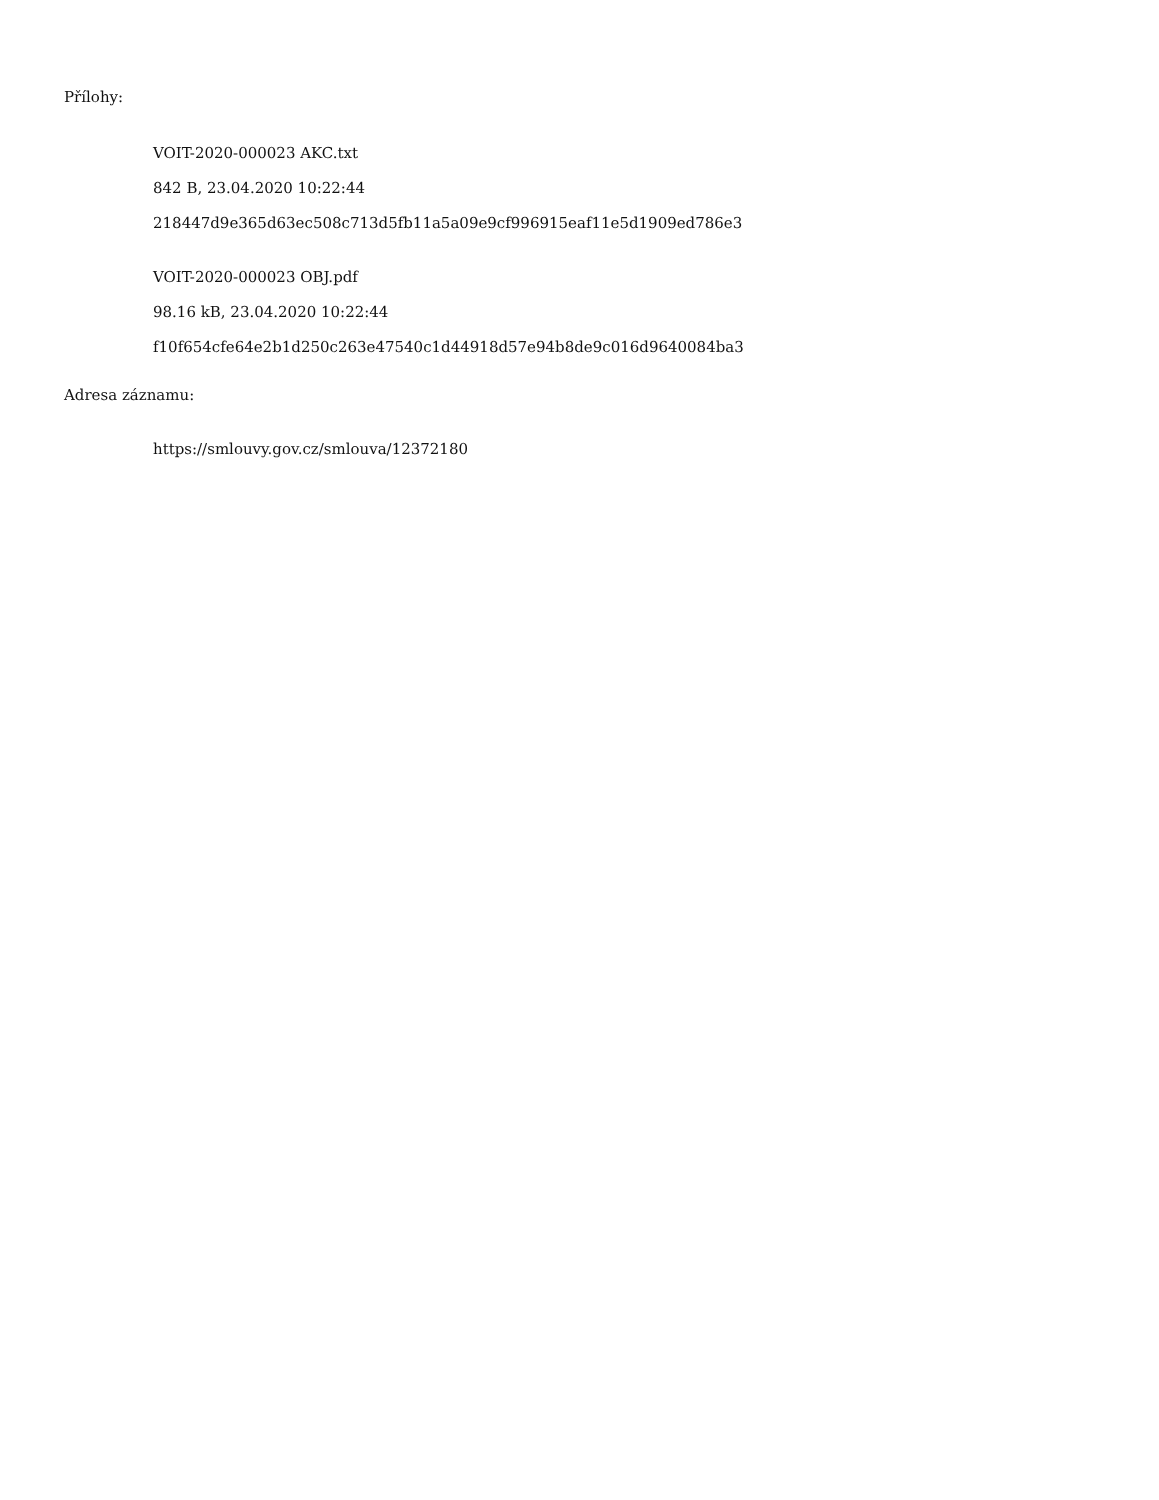Přílohy:
VOIT-2020-000023 AKC.txt
842 B, 23.04.2020 10:22:44
218447d9e365d63ec508c713d5fb11a5a09e9cf996915eaf11e5d1909ed786e3
VOIT-2020-000023 OBJ.pdf
98.16 kB, 23.04.2020 10:22:44
f10f654cfe64e2b1d250c263e47540c1d44918d57e94b8de9c016d9640084ba3
Adresa záznamu:
https://smlouvy.gov.cz/smlouva/12372180